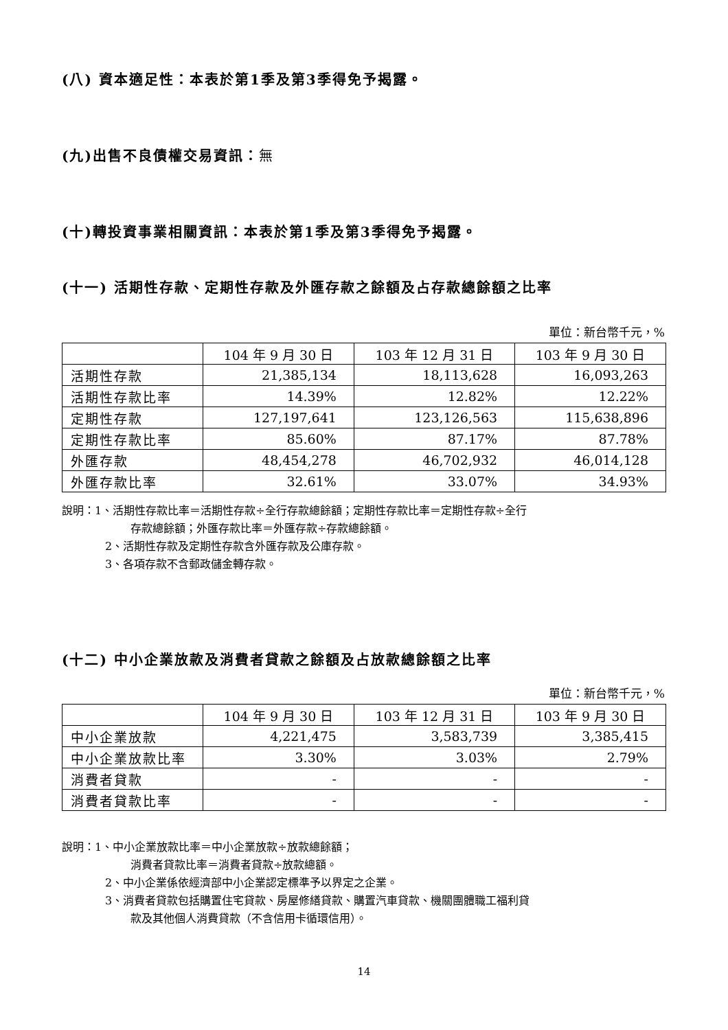(八) 資本適足性：本表於第1季及第3季得免予揭露。
(九)出售不良債權交易資訊：無
(十)轉投資事業相關資訊：本表於第1季及第3季得免予揭露。
(十一) 活期性存款、定期性存款及外匯存款之餘額及占存款總餘額之比率
單位：新台幣千元，%
| | 104 年 9 月 30 日 | 103 年 12 月 31 日 | 103 年 9 月 30 日 |
| --- | --- | --- | --- |
| 活期性存款 | 21,385,134 | 18,113,628 | 16,093,263 |
| 活期性存款比率 | 14.39% | 12.82% | 12.22% |
| 定期性存款 | 127,197,641 | 123,126,563 | 115,638,896 |
| 定期性存款比率 | 85.60% | 87.17% | 87.78% |
| 外匯存款 | 48,454,278 | 46,702,932 | 46,014,128 |
| 外匯存款比率 | 32.61% | 33.07% | 34.93% |
說明：1、活期性存款比率＝活期性存款÷全行存款總餘額；定期性存款比率＝定期性存款÷全行
存款總餘額；外匯存款比率＝外匯存款÷存款總餘額。
2、活期性存款及定期性存款含外匯存款及公庫存款。
3、各項存款不含郵政儲金轉存款。
(十二) 中小企業放款及消費者貸款之餘額及占放款總餘額之比率
單位：新台幣千元，%
| | 104 年 9 月 30 日 | 103 年 12 月 31 日 | 103 年 9 月 30 日 |
| --- | --- | --- | --- |
| 中小企業放款 | 4,221,475 | 3,583,739 | 3,385,415 |
| 中小企業放款比率 | 3.30% | 3.03% | 2.79% |
| 消費者貸款 | - | - | - |
| 消費者貸款比率 | - | - | - |
說明：1、中小企業放款比率＝中小企業放款÷放款總餘額；
消費者貸款比率＝消費者貸款÷放款總額。
2、中小企業係依經濟部中小企業認定標準予以界定之企業。
3、消費者貸款包括購置住宅貸款、房屋修繕貸款、購置汽車貸款、機關團體職工福利貸
款及其他個人消費貸款（不含信用卡循環信用）。
14